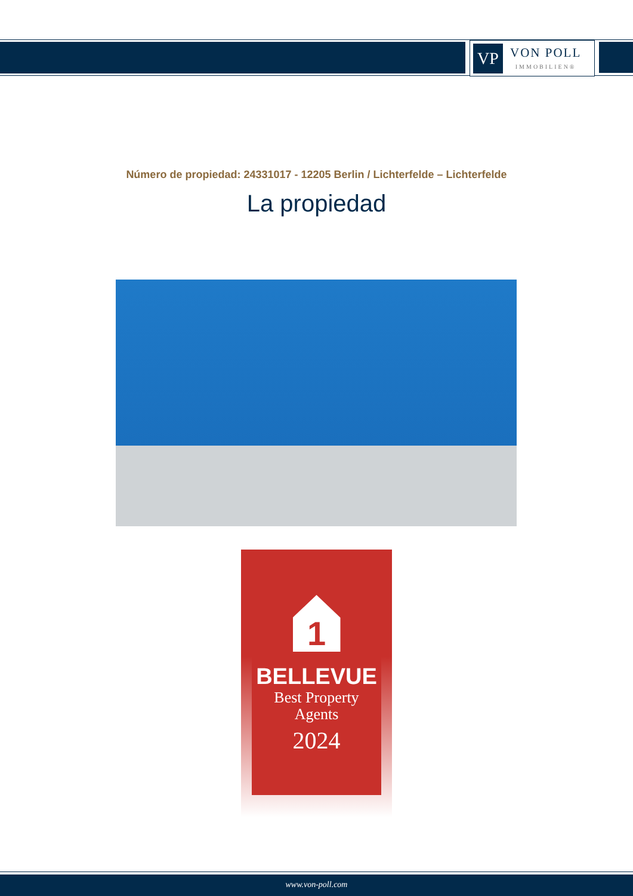VP
VON POLL
IMMOBILIEN®
Número de propiedad: 24331017 - 12205 Berlin / Lichterfelde – Lichterfelde
La propiedad
1
BELLEVUE
Best Property
Agents
2024
www.von-poll.com